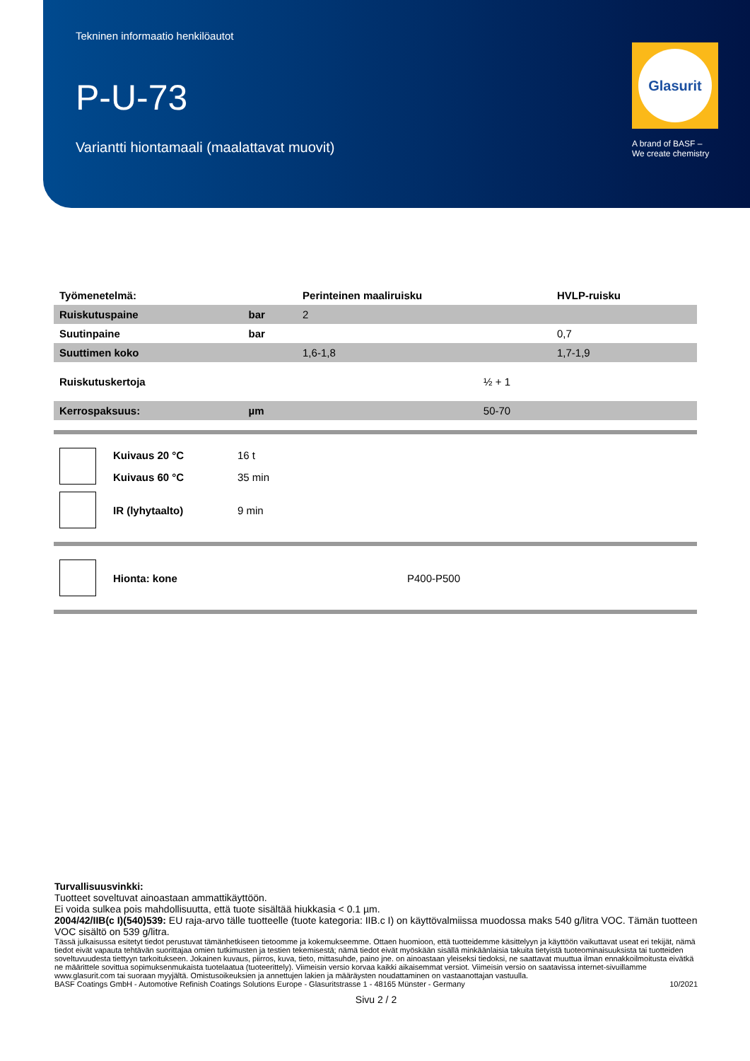Tekninen informaatio henkilöautot
P-U-73
Variantti hiontamaali (maalattavat muovit)
Glasurit
A brand of BASF –
We create chemistry
| Työmenetelmä: | | Perinteinen maaliruisku | HVLP-ruisku |
| --- | --- | --- | --- |
| Ruiskutuspaine | bar | 2 | |
| Suutinpaine | bar | | 0,7 |
| Suuttimen koko | | 1,6-1,8 | 1,7-1,9 |
| Ruiskutuskertoja | | ½ + 1 | |
| Kerrospaksuus: | µm | 50-70 | |
| | Kuivaus 20 °C | 16 t |
| | Kuivaus 60 °C | 35 min |
| | IR (lyhytaalto) | 9 min |
| | Hionta: kone | P400-P500 |
Turvallisuusvinkki:
Tuotteet soveltuvat ainoastaan ammattikäyttöön.
Ei voida sulkea pois mahdollisuutta, että tuote sisältää hiukkasia < 0.1 µm.
2004/42/IIB(c I)(540)539: EU raja-arvo tälle tuotteelle (tuote kategoria: IIB.c I) on käyttövalmiissa muodossa maks 540 g/litra VOC. Tämän tuotteen VOC sisältö on 539 g/litra.
Tässä julkaisussa esitetyt tiedot perustuvat tämänhetkiseen tietoomme ja kokemukseemme. Ottaen huomioon, että tuotteidemme käsittelyyn ja käyttöön vaikuttavat useat eri tekijät, nämä tiedot eivät vapauta tehtävän suorittajaa omien tutkimusten ja testien tekemisestä; nämä tiedot eivät myöskään sisällä minkäänlaisia takuita tietyistä tuoteominaisuuksista tai tuotteiden soveltuvuudesta tiettyyn tarkoitukseen. Jokainen kuvaus, piirros, kuva, tieto, mittasuhde, paino jne. on ainoastaan yleiseksi tiedoksi, ne saattavat muuttua ilman ennakkoilmoitusta eivätkä ne määrittele sovittua sopimuksenmukaista tuotelaatua (tuoteerittely). Viimeisin versio korvaa kaikki aikaisemmat versiot. Viimeisin versio on saatavissa internet-sivuillamme www.glasurit.com tai suoraan myyjältä. Omistusoikeuksien ja annettujen lakien ja määräysten noudattaminen on vastaanottajan vastuulla.
BASF Coatings GmbH - Automotive Refinish Coatings Solutions Europe - Glasuritstrasse 1 - 48165 Münster - Germany 10/2021
Sivu 2 / 2